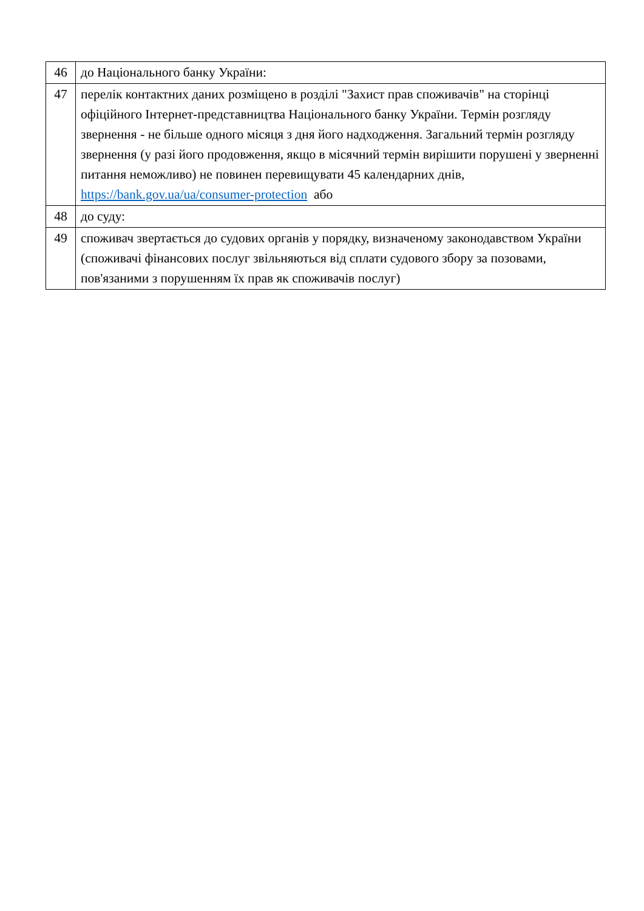| 46 | до Національного банку України: |
| 47 | перелік контактних даних розміщено в розділі "Захист прав споживачів" на сторінці офіційного Інтернет-представництва Національного банку України. Термін розгляду звернення - не більше одного місяця з дня його надходження. Загальний термін розгляду звернення (у разі його продовження, якщо в місячний термін вирішити порушені у зверненні питання неможливо) не повинен перевищувати 45 календарних днів, https://bank.gov.ua/ua/consumer-protection або |
| 48 | до суду: |
| 49 | споживач звертається до судових органів у порядку, визначеному законодавством України (споживачі фінансових послуг звільняються від сплати судового збору за позовами, пов'язаними з порушенням їх прав як споживачів послуг) |